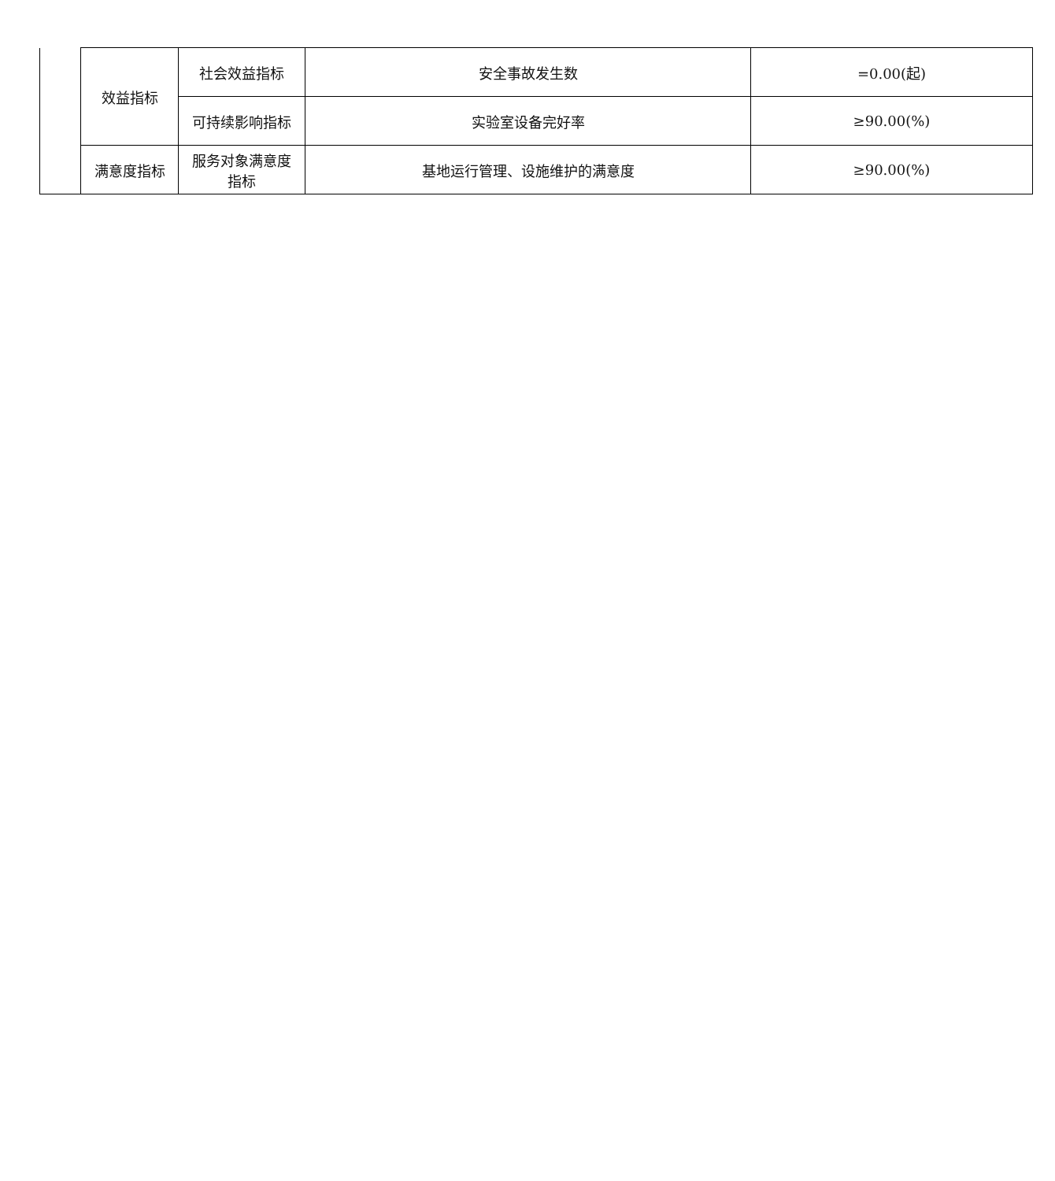| | 效益指标 | 社会效益指标 | 安全事故发生数 | =0.00(起) |
| | | 可持续影响指标 | 实验室设备完好率 | ≥90.00(%) |
| | 满意度指标 | 服务对象满意度 指标 | 基地运行管理、设施维护的满意度 | ≥90.00(%) |